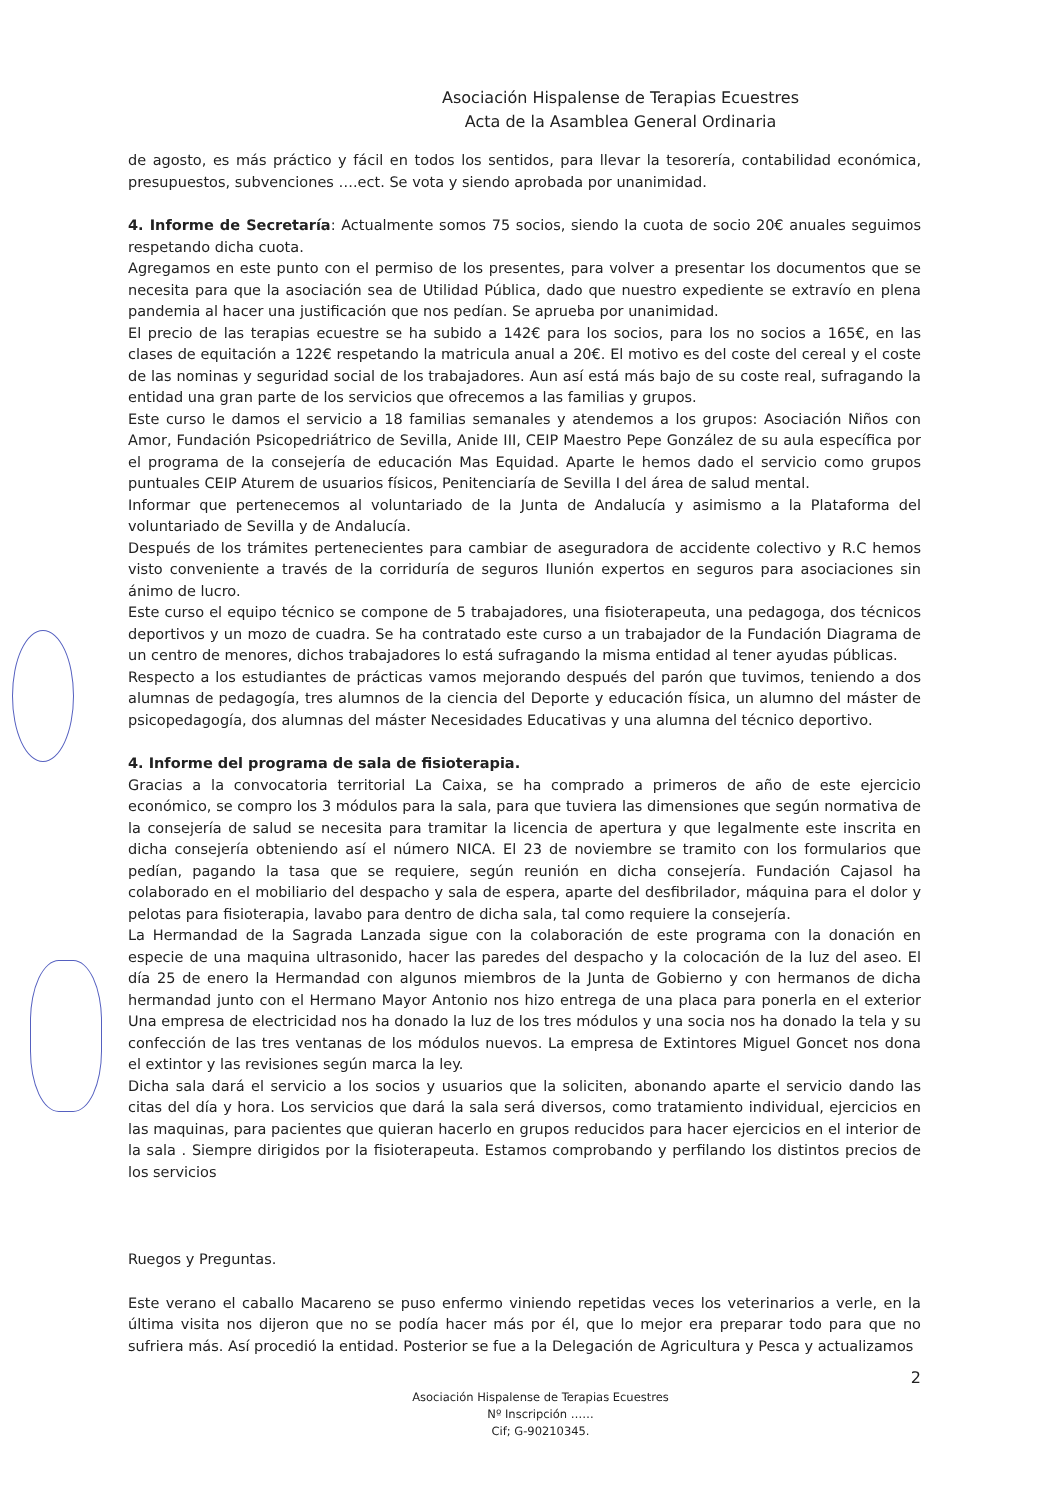Asociación Hispalense de Terapias Ecuestres
Acta de la Asamblea General Ordinaria
de agosto, es más práctico y fácil en todos los sentidos, para llevar la tesorería, contabilidad económica, presupuestos, subvenciones ….ect. Se vota y siendo aprobada por unanimidad.
4. Informe de Secretaría: Actualmente somos 75 socios, siendo la cuota de socio 20€ anuales seguimos respetando dicha cuota.
Agregamos en este punto con el permiso de los presentes, para volver a presentar los documentos que se necesita para que la asociación sea de Utilidad Pública, dado que nuestro expediente se extravío en plena pandemia al hacer una justificación que nos pedían. Se aprueba por unanimidad.
El precio de las terapias ecuestre se ha subido a 142€ para los socios, para los no socios a 165€, en las clases de equitación a 122€ respetando la matricula anual a 20€. El motivo es del coste del cereal y el coste de las nominas y seguridad social de los trabajadores. Aun así está más bajo de su coste real, sufragando la entidad una gran parte de los servicios que ofrecemos a las familias y grupos.
Este curso le damos el servicio a 18 familias semanales y atendemos a los grupos: Asociación Niños con Amor, Fundación Psicopedriátrico de Sevilla, Anide III, CEIP Maestro Pepe González de su aula específica por el programa de la consejería de educación Mas Equidad. Aparte le hemos dado el servicio como grupos puntuales CEIP Aturem de usuarios físicos, Penitenciaría de Sevilla I del área de salud mental.
Informar que pertenecemos al voluntariado de la Junta de Andalucía y asimismo a la Plataforma del voluntariado de Sevilla y de Andalucía.
Después de los trámites pertenecientes para cambiar de aseguradora de accidente colectivo y R.C hemos visto conveniente a través de la corriduría de seguros Ilunión expertos en seguros para asociaciones sin ánimo de lucro.
Este curso el equipo técnico se compone de 5 trabajadores, una fisioterapeuta, una pedagoga, dos técnicos deportivos y un mozo de cuadra. Se ha contratado este curso a un trabajador de la Fundación Diagrama de un centro de menores, dichos trabajadores lo está sufragando la misma entidad al tener ayudas públicas.
Respecto a los estudiantes de prácticas vamos mejorando después del parón que tuvimos, teniendo a dos alumnas de pedagogía, tres alumnos de la ciencia del Deporte y educación física, un alumno del máster de psicopedagogía, dos alumnas del máster Necesidades Educativas y una alumna del técnico deportivo.
4. Informe del programa de sala de fisioterapia.
Gracias a la convocatoria territorial La Caixa, se ha comprado a primeros de año de este ejercicio económico, se compro los 3 módulos para la sala, para que tuviera las dimensiones que según normativa de la consejería de salud se necesita para tramitar la licencia de apertura y que legalmente este inscrita en dicha consejería obteniendo así el número NICA. El 23 de noviembre se tramito con los formularios que pedían, pagando la tasa que se requiere, según reunión en dicha consejería. Fundación Cajasol ha colaborado en el mobiliario del despacho y sala de espera, aparte del desfibrilador, máquina para el dolor y pelotas para fisioterapia, lavabo para dentro de dicha sala, tal como requiere la consejería.
La Hermandad de la Sagrada Lanzada sigue con la colaboración de este programa con la donación en especie de una maquina ultrasonido, hacer las paredes del despacho y la colocación de la luz del aseo. El día 25 de enero la Hermandad con algunos miembros de la Junta de Gobierno y con hermanos de dicha hermandad junto con el Hermano Mayor Antonio nos hizo entrega de una placa para ponerla en el exterior Una empresa de electricidad nos ha donado la luz de los tres módulos y una socia nos ha donado la tela y su confección de las tres ventanas de los módulos nuevos. La empresa de Extintores Miguel Goncet nos dona el extintor y las revisiones según marca la ley.
Dicha sala dará el servicio a los socios y usuarios que la soliciten, abonando aparte el servicio dando las citas del día y hora. Los servicios que dará la sala será diversos, como tratamiento individual, ejercicios en las maquinas, para pacientes que quieran hacerlo en grupos reducidos para hacer ejercicios en el interior de la sala . Siempre dirigidos por la fisioterapeuta. Estamos comprobando y perfilando los distintos precios de los servicios
Ruegos y Preguntas.
Este verano el caballo Macareno se puso enfermo viniendo repetidas veces los veterinarios a verle, en la última visita nos dijeron que no se podía hacer más por él, que lo mejor era preparar todo para que no sufriera más. Así procedió la entidad. Posterior se fue a la Delegación de Agricultura y Pesca y actualizamos
2
Asociación Hispalense de Terapias Ecuestres
Nº Inscripción ……
Cif; G-90210345.